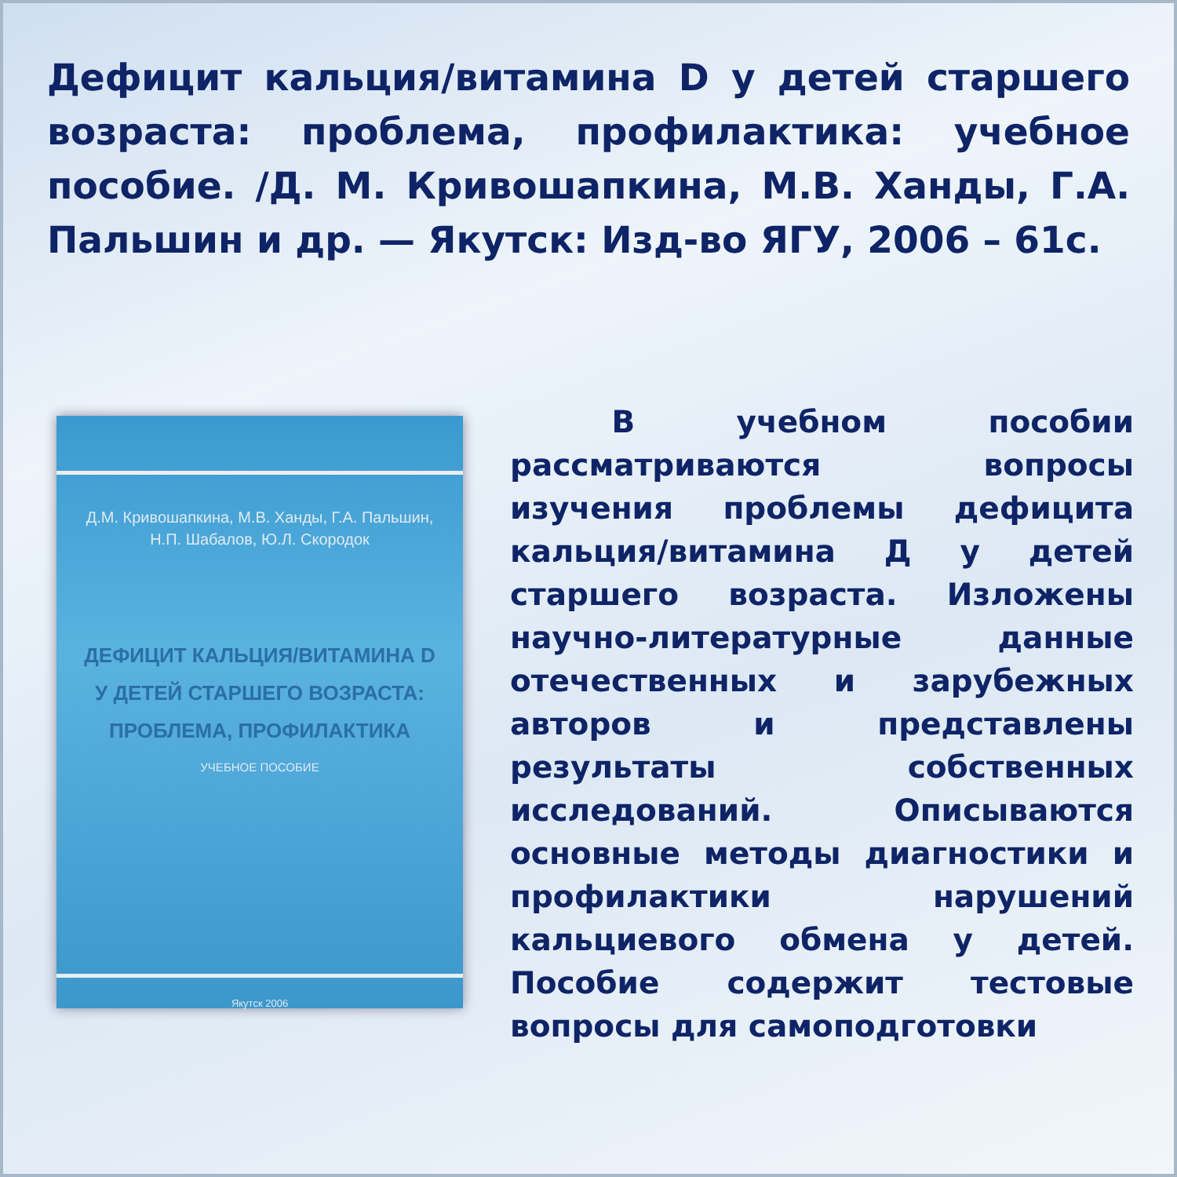Дефицит кальция/витамина D у детей старшего возраста: проблема, профилактика: учебное пособие. /Д. М. Кривошапкина, М.В. Ханды, Г.А. Пальшин и др. — Якутск: Изд-во ЯГУ, 2006 – 61с.
Д.М. Кривошапкина, М.В. Ханды, Г.А. Пальшин,
Н.П. Шабалов, Ю.Л. Скородок
ДЕФИЦИТ КАЛЬЦИЯ/ВИТАМИНА D
У ДЕТЕЙ СТАРШЕГО ВОЗРАСТА:
ПРОБЛЕМА, ПРОФИЛАКТИКА
УЧЕБНОЕ ПОСОБИЕ
Якутск 2006
В учебном пособии рассматриваются вопросы изучения проблемы дефицита кальция/витамина Д у детей старшего возраста. Изложены научно-литературные данные отечественных и зарубежных авторов и представлены результаты собственных исследований. Описываются основные методы диагностики и профилактики нарушений кальциевого обмена у детей. Пособие содержит тестовые вопросы для самоподготовки